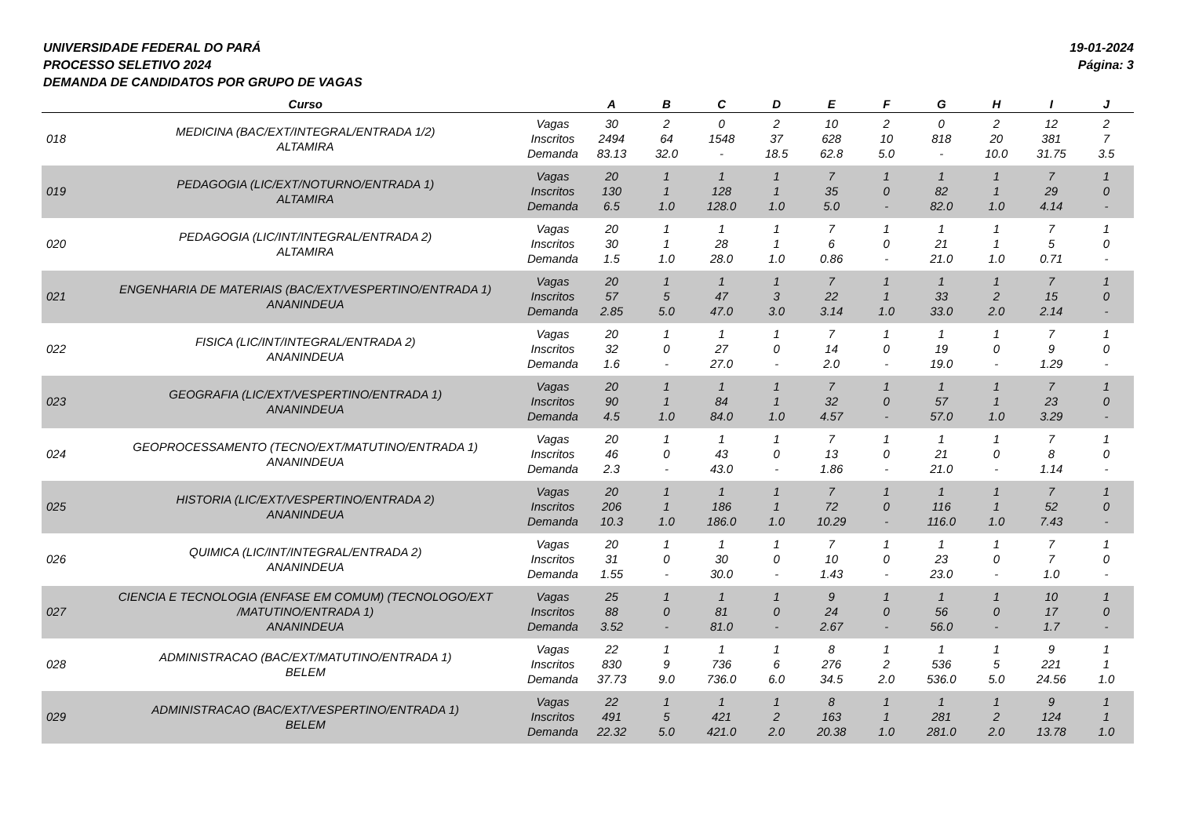UNIVERSIDADE FEDERAL DO PARÁ
PROCESSO SELETIVO 2024
DEMANDA DE CANDIDATOS POR GRUPO DE VAGAS
19-01-2024
Página: 3
| | Curso | | A | B | C | D | E | F | G | H | I | J |
| --- | --- | --- | --- | --- | --- | --- | --- | --- | --- | --- | --- | --- |
| 018 | MEDICINA (BAC/EXT/INTEGRAL/ENTRADA 1/2) ALTAMIRA | Vagas Inscritos Demanda | 30 2494 83.13 | 2 64 32.0 | 0 1548 - | 2 37 18.5 | 10 628 62.8 | 2 10 5.0 | 0 818 - | 2 20 10.0 | 12 381 31.75 | 2 7 3.5 |
| 019 | PEDAGOGIA (LIC/EXT/NOTURNO/ENTRADA 1) ALTAMIRA | Vagas Inscritos Demanda | 20 130 6.5 | 1 1 1.0 | 1 128 128.0 | 1 1 1.0 | 7 35 5.0 | 1 0 - | 1 82 82.0 | 1 1 1.0 | 7 29 4.14 | 1 0 - |
| 020 | PEDAGOGIA (LIC/INT/INTEGRAL/ENTRADA 2) ALTAMIRA | Vagas Inscritos Demanda | 20 30 1.5 | 1 1 1.0 | 1 28 28.0 | 1 1 1.0 | 7 6 0.86 | 1 0 - | 1 21 21.0 | 1 1 1.0 | 7 5 0.71 | 1 0 - |
| 021 | ENGENHARIA DE MATERIAIS (BAC/EXT/VESPERTINO/ENTRADA 1) ANANINDEUA | Vagas Inscritos Demanda | 20 57 2.85 | 1 5 5.0 | 1 47 47.0 | 1 3 3.0 | 7 22 3.14 | 1 1 1.0 | 1 33 33.0 | 1 2 2.0 | 7 15 2.14 | 1 0 - |
| 022 | FISICA (LIC/INT/INTEGRAL/ENTRADA 2) ANANINDEUA | Vagas Inscritos Demanda | 20 32 1.6 | 1 0 - | 1 27 27.0 | 1 0 - | 7 14 2.0 | 1 0 - | 1 19 19.0 | 1 0 - | 7 9 1.29 | 1 0 - |
| 023 | GEOGRAFIA (LIC/EXT/VESPERTINO/ENTRADA 1) ANANINDEUA | Vagas Inscritos Demanda | 20 90 4.5 | 1 1 1.0 | 1 84 84.0 | 1 1 1.0 | 7 32 4.57 | 1 0 - | 1 57 57.0 | 1 1 1.0 | 7 23 3.29 | 1 0 - |
| 024 | GEOPROCESSAMENTO (TECNO/EXT/MATUTINO/ENTRADA 1) ANANINDEUA | Vagas Inscritos Demanda | 20 46 2.3 | 1 0 - | 1 43 43.0 | 1 0 - | 7 13 1.86 | 1 0 - | 1 21 21.0 | 1 0 - | 7 8 1.14 | 1 0 - |
| 025 | HISTORIA (LIC/EXT/VESPERTINO/ENTRADA 2) ANANINDEUA | Vagas Inscritos Demanda | 20 206 10.3 | 1 1 1.0 | 1 186 186.0 | 1 1 1.0 | 7 72 10.29 | 1 0 - | 1 116 116.0 | 1 1 1.0 | 7 52 7.43 | 1 0 - |
| 026 | QUIMICA (LIC/INT/INTEGRAL/ENTRADA 2) ANANINDEUA | Vagas Inscritos Demanda | 20 31 1.55 | 1 0 - | 1 30 30.0 | 1 0 - | 7 10 1.43 | 1 0 - | 1 23 23.0 | 1 0 - | 7 7 1.0 | 1 0 - |
| 027 | CIENCIA E TECNOLOGIA (ENFASE EM COMUM) (TECNOLOGO/EXT /MATUTINO/ENTRADA 1) ANANINDEUA | Vagas Inscritos Demanda | 25 88 3.52 | 1 0 - | 1 81 81.0 | 1 0 - | 9 24 2.67 | 1 0 - | 1 56 56.0 | 1 0 - | 10 17 1.7 | 1 0 - |
| 028 | ADMINISTRACAO (BAC/EXT/MATUTINO/ENTRADA 1) BELEM | Vagas Inscritos Demanda | 22 830 37.73 | 1 9 9.0 | 1 736 736.0 | 1 6 6.0 | 8 276 34.5 | 1 2 2.0 | 1 536 536.0 | 1 5 5.0 | 9 221 24.56 | 1 1 1.0 |
| 029 | ADMINISTRACAO (BAC/EXT/VESPERTINO/ENTRADA 1) BELEM | Vagas Inscritos Demanda | 22 491 22.32 | 1 5 5.0 | 1 421 421.0 | 1 2 2.0 | 8 163 20.38 | 1 1 1.0 | 1 281 281.0 | 1 2 2.0 | 9 124 13.78 | 1 1 1.0 |